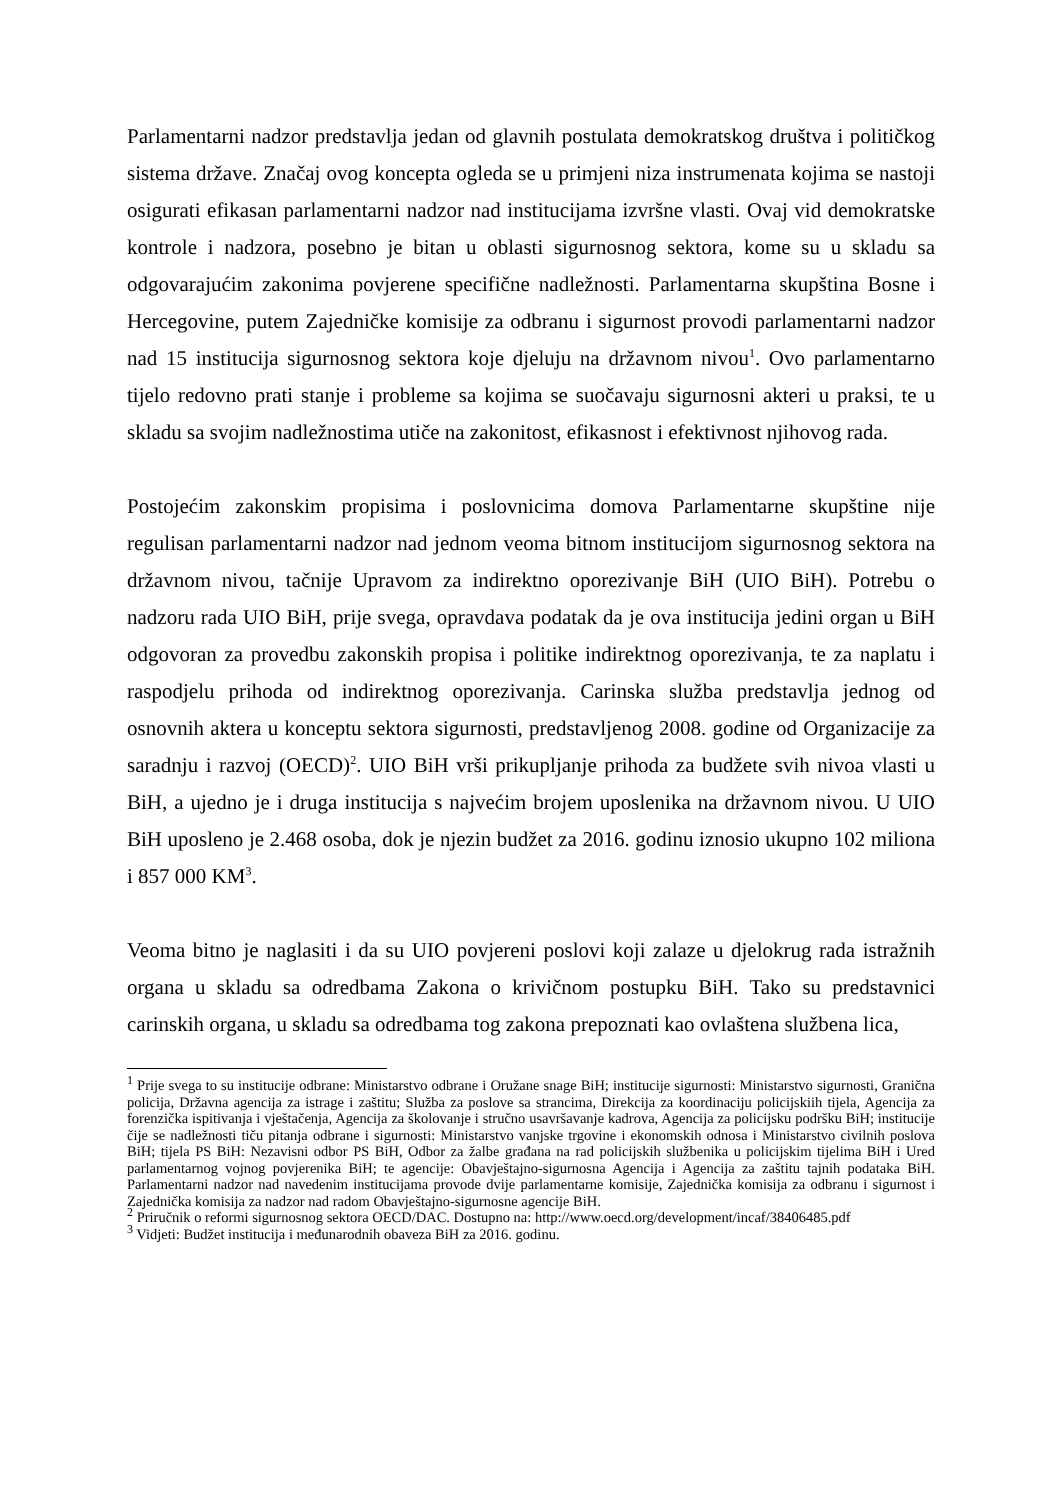Parlamentarni nadzor predstavlja jedan od glavnih postulata demokratskog društva i političkog sistema države. Značaj ovog koncepta ogleda se u primjeni niza instrumenata kojima se nastoji osigurati efikasan parlamentarni nadzor nad institucijama izvršne vlasti. Ovaj vid demokratske kontrole i nadzora, posebno je bitan u oblasti sigurnosnog sektora, kome su u skladu sa odgovarajućim zakonima povjerene specifične nadležnosti. Parlamentarna skupština Bosne i Hercegovine, putem Zajedničke komisije za odbranu i sigurnost provodi parlamentarni nadzor nad 15 institucija sigurnosnog sektora koje djeluju na državnom nivou<sup>1</sup>. Ovo parlamentarno tijelo redovno prati stanje i probleme sa kojima se suočavaju sigurnosni akteri u praksi, te u skladu sa svojim nadležnostima utiče na zakonitost, efikasnost i efektivnost njihovog rada.
Postojećim zakonskim propisima i poslovnicima domova Parlamentarne skupštine nije regulisan parlamentarni nadzor nad jednom veoma bitnom institucijom sigurnosnog sektora na državnom nivou, tačnije Upravom za indirektno oporezivanje BiH (UIO BiH). Potrebu o nadzoru rada UIO BiH, prije svega, opravdava podatak da je ova institucija jedini organ u BiH odgovoran za provedbu zakonskih propisa i politike indirektnog oporezivanja, te za naplatu i raspodjelu prihoda od indirektnog oporezivanja. Carinska služba predstavlja jednog od osnovnih aktera u konceptu sektora sigurnosti, predstavljenog 2008. godine od Organizacije za saradnju i razvoj (OECD)<sup>2</sup>. UIO BiH vrši prikupljanje prihoda za budžete svih nivoa vlasti u BiH, a ujedno je i druga institucija s najvećim brojem uposlenika na državnom nivou. U UIO BiH uposleno je 2.468 osoba, dok je njezin budžet za 2016. godinu iznosio ukupno 102 miliona i 857 000 KM<sup>3</sup>.
Veoma bitno je naglasiti i da su UIO povjereni poslovi koji zalaze u djelokrug rada istražnih organa u skladu sa odredbama Zakona o krivičnom postupku BiH. Tako su predstavnici carinskih organa, u skladu sa odredbama tog zakona prepoznati kao ovlaštena službena lica,
<sup>1</sup> Prije svega to su institucije odbrane: Ministarstvo odbrane i Oružane snage BiH; institucije sigurnosti: Ministarstvo sigurnosti, Granična policija, Državna agencija za istrage i zaštitu; Služba za poslove sa strancima, Direkcija za koordinaciju policijskiih tijela, Agencija za forenzička ispitivanja i vještačenja, Agencija za školovanje i stručno usavršavanje kadrova, Agencija za policijsku podršku BiH; institucije čije se nadležnosti tiču pitanja odbrane i sigurnosti: Ministarstvo vanjske trgovine i ekonomskih odnosa i Ministarstvo civilnih poslova BiH; tijela PS BiH: Nezavisni odbor PS BiH, Odbor za žalbe građana na rad policijskih službenika u policijskim tijelima BiH i Ured parlamentarnog vojnog povjerenika BiH; te agencije: Obavještajno-sigurnosna Agencija i Agencija za zaštitu tajnih podataka BiH. Parlamentarni nadzor nad navedenim institucijama provode dvije parlamentarne komisije, Zajednička komisija za odbranu i sigurnost i Zajednička komisija za nadzor nad radom Obavještajno-sigurnosne agencije BiH.
<sup>2</sup> Priručnik o reformi sigurnosnog sektora OECD/DAC. Dostupno na: http://www.oecd.org/development/incaf/38406485.pdf
<sup>3</sup> Vidjeti: Budžet institucija i međunarodnih obaveza BiH za 2016. godinu.